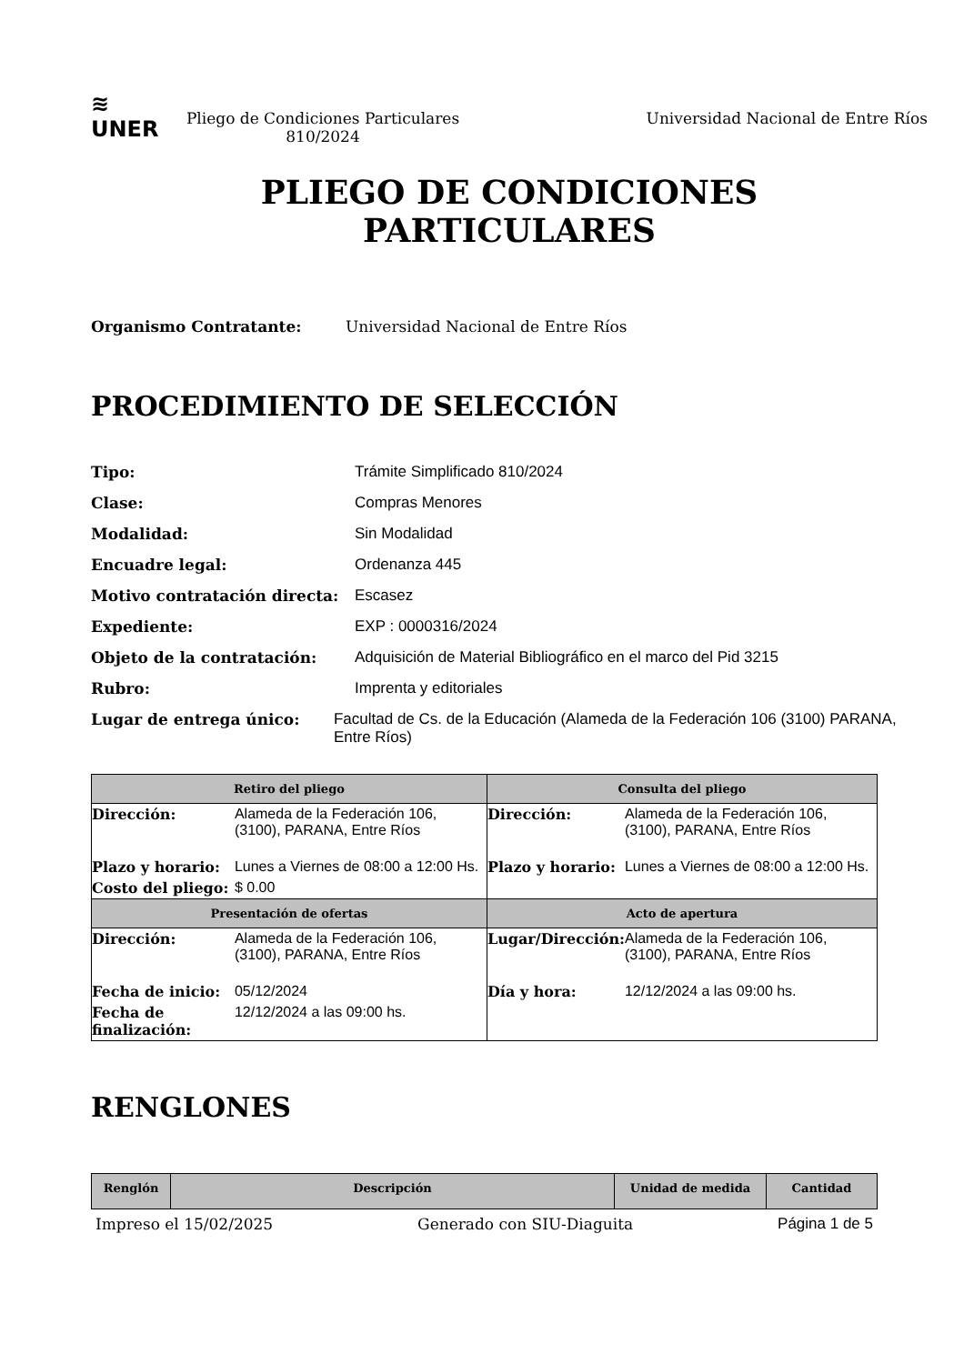≋
UNER
Pliego de Condiciones Particulares 810/2024
Universidad Nacional de Entre Ríos
PLIEGO DE CONDICIONES
PARTICULARES
Organismo Contratante: Universidad Nacional de Entre Ríos
PROCEDIMIENTO DE SELECCIÓN
Tipo: Trámite Simplificado 810/2024
Clase: Compras Menores
Modalidad: Sin Modalidad
Encuadre legal: Ordenanza 445
Motivo contratación directa: Escasez
Expediente: EXP : 0000316/2024
Objeto de la contratación: Adquisición de Material Bibliográfico en el marco del Pid 3215
Rubro: Imprenta y editoriales
Lugar de entrega único: Facultad de Cs. de la Educación (Alameda de la Federación 106 (3100) PARANA, Entre Ríos)
| Retiro del pliego | | Consulta del pliego | |
| --- | --- | --- | --- |
| Dirección: | Alameda de la Federación 106, (3100), PARANA, Entre Ríos | Dirección: | Alameda de la Federación 106, (3100), PARANA, Entre Ríos |
| Plazo y horario: | Lunes a Viernes de 08:00 a 12:00 Hs. | Plazo y horario: | Lunes a Viernes de 08:00 a 12:00 Hs. |
| Costo del pliego: | $ 0.00 | | |
| Presentación de ofertas | | Acto de apertura | |
| Dirección: | Alameda de la Federación 106, (3100), PARANA, Entre Ríos | Lugar/Dirección: | Alameda de la Federación 106, (3100), PARANA, Entre Ríos |
| Fecha de inicio: | 05/12/2024 | Día y hora: | 12/12/2024 a las 09:00 hs. |
| Fecha de finalización: | 12/12/2024 a las 09:00 hs. | | |
RENGLONES
| Renglón | Descripción | Unidad de medida | Cantidad |
| --- | --- | --- | --- |
Impreso el 15/02/2025 Generado con SIU-Diaguita Página 1 de 5